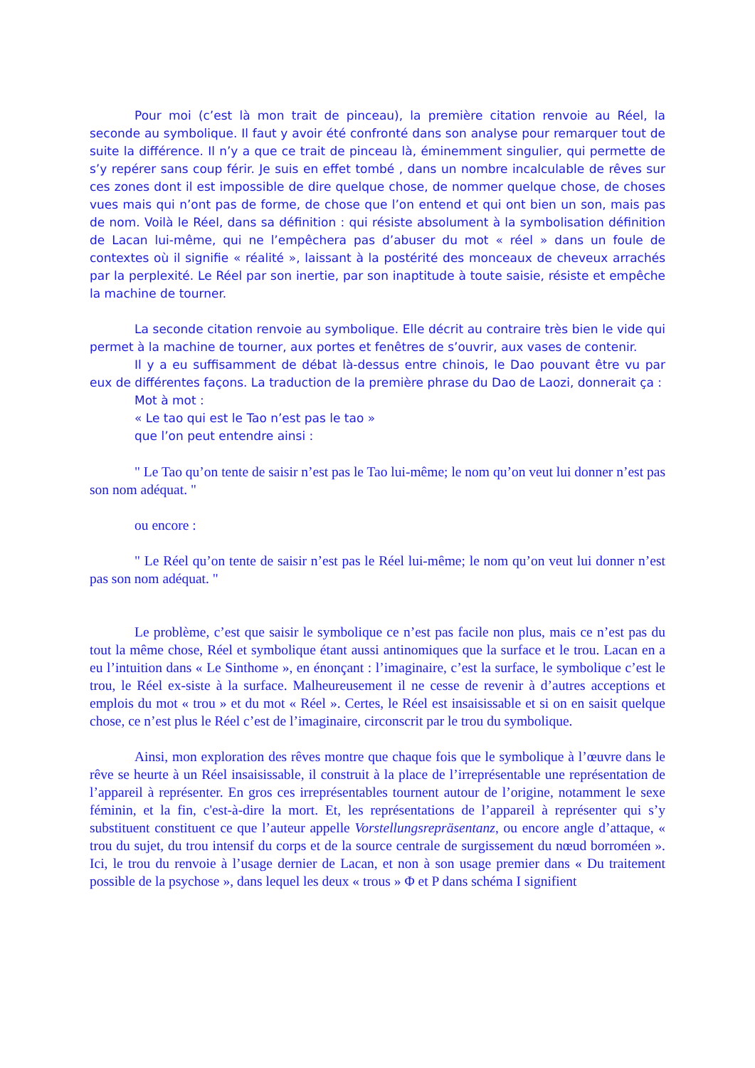Pour moi (c’est là mon trait de pinceau), la première citation renvoie au Réel, la seconde au symbolique. Il faut y avoir été confronté dans son analyse pour remarquer tout de suite la différence. Il n’y a que ce trait de pinceau là, éminemment singulier, qui permette de s’y repérer sans coup férir. Je suis en effet tombé , dans un nombre incalculable de rêves sur ces zones dont il est impossible de dire quelque chose, de nommer quelque chose, de choses vues mais qui n’ont pas de forme, de chose que l’on entend et qui ont bien un son, mais pas de nom. Voilà le Réel, dans sa définition : qui résiste absolument à la symbolisation définition de Lacan lui-même, qui ne l’empêchera pas d’abuser du mot « réel » dans un foule de contextes où il signifie « réalité », laissant à la postérité des monceaux de cheveux arrachés par la perplexité. Le Réel par son inertie, par son inaptitude à toute saisie, résiste et empêche la machine de tourner.
La seconde citation renvoie au symbolique. Elle décrit au contraire très bien le vide qui permet à la machine de tourner, aux portes et fenêtres de s’ouvrir, aux vases de contenir.
Il y a eu suffisamment de débat là-dessus entre chinois, le Dao pouvant être vu par eux de différentes façons. La traduction de la première phrase du Dao de Laozi, donnerait ça :
Mot à mot :
« Le tao qui est le Tao n’est pas le tao »
que l’on peut entendre ainsi :
" Le Tao qu’on tente de saisir n’est pas le Tao lui-même; le nom qu’on veut lui donner n’est pas son nom adéquat. "
ou encore :
" Le Réel qu’on tente de saisir n’est pas le Réel lui-même; le nom qu’on veut lui donner n’est pas son nom adéquat. "
Le problème, c’est que saisir le symbolique ce n’est pas facile non plus, mais ce n’est pas du tout la même chose, Réel et symbolique étant aussi antinomiques que la surface et le trou. Lacan en a eu l’intuition dans « Le Sinthome », en énonçant : l’imaginaire, c’est la surface, le symbolique c’est le trou, le Réel ex-siste à la surface. Malheureusement il ne cesse de revenir à d’autres acceptions et emplois du mot « trou » et du mot « Réel ». Certes, le Réel est insaisissable et si on en saisit quelque chose, ce n’est plus le Réel c’est de l’imaginaire, circonscrit par le trou du symbolique.
Ainsi, mon exploration des rêves montre que chaque fois que le symbolique à l’œuvre dans le rêve se heurte à un Réel insaisissable, il construit à la place de l’irreprésentable une représentation de l’appareil à représenter. En gros ces irreprésentables tournent autour de l’origine, notamment le sexe féminin, et la fin, c'est-à-dire la mort. Et, les représentations de l’appareil à représenter qui s’y substituent constituent ce que l’auteur appelle Vorstellungsrepräsentanz, ou encore angle d’attaque, « trou du sujet, du trou intensif du corps et de la source centrale de surgissement du nœud borroméen ». Ici, le trou du renvoie à l’usage dernier de Lacan, et non à son usage premier dans « Du traitement possible de la psychose », dans lequel les deux « trous » Φ et P dans schéma I signifient